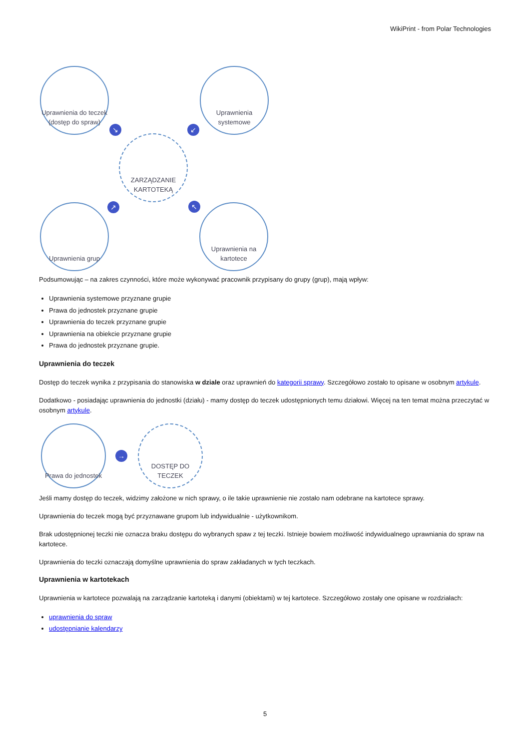WikiPrint - from Polar Technologies
Uprawnienia do teczek (dostęp do spraw)
Uprawnienia systemowe
ZARZĄDZANIE KARTOTEKĄ
Uprawnienia grup
Uprawnienia na kartotece
↘ ↙
↗ ↖
Podsumowując – na zakres czynności, które może wykonywać pracownik przypisany do grupy (grup), mają wpływ:
Uprawnienia systemowe przyznane grupie
Prawa do jednostek przyznane grupie
Uprawnienia do teczek przyznane grupie
Uprawnienia na obiekcie przyznane grupie
Prawa do jednostek przyznane grupie.
Uprawnienia do teczek
Dostęp do teczek wynika z przypisania do stanowiska w dziale oraz uprawnień do kategorii sprawy. Szczegółowo zostało to opisane w osobnym artykule.
Dodatkowo - posiadając uprawnienia do jednostki (działu) - mamy dostęp do teczek udostępnionych temu działowi. Więcej na ten temat można przeczytać w osobnym artykule.
Prawa do jednostek
→
DOSTĘP DO TECZEK
Jeśli mamy dostęp do teczek, widzimy założone w nich sprawy, o ile takie uprawnienie nie zostało nam odebrane na kartotece sprawy.
Uprawnienia do teczek mogą być przyznawane grupom lub indywidualnie - użytkownikom.
Brak udostępnionej teczki nie oznacza braku dostępu do wybranych spaw z tej teczki. Istnieje bowiem możliwość indywidualnego uprawniania do spraw na kartotece.
Uprawnienia do teczki oznaczają domyślne uprawnienia do spraw zakładanych w tych teczkach.
Uprawnienia w kartotekach
Uprawnienia w kartotece pozwalają na zarządzanie kartoteką i danymi (obiektami) w tej kartotece. Szczegółowo zostały one opisane w rozdziałach:
uprawnienia do spraw
udostępnianie kalendarzy
5